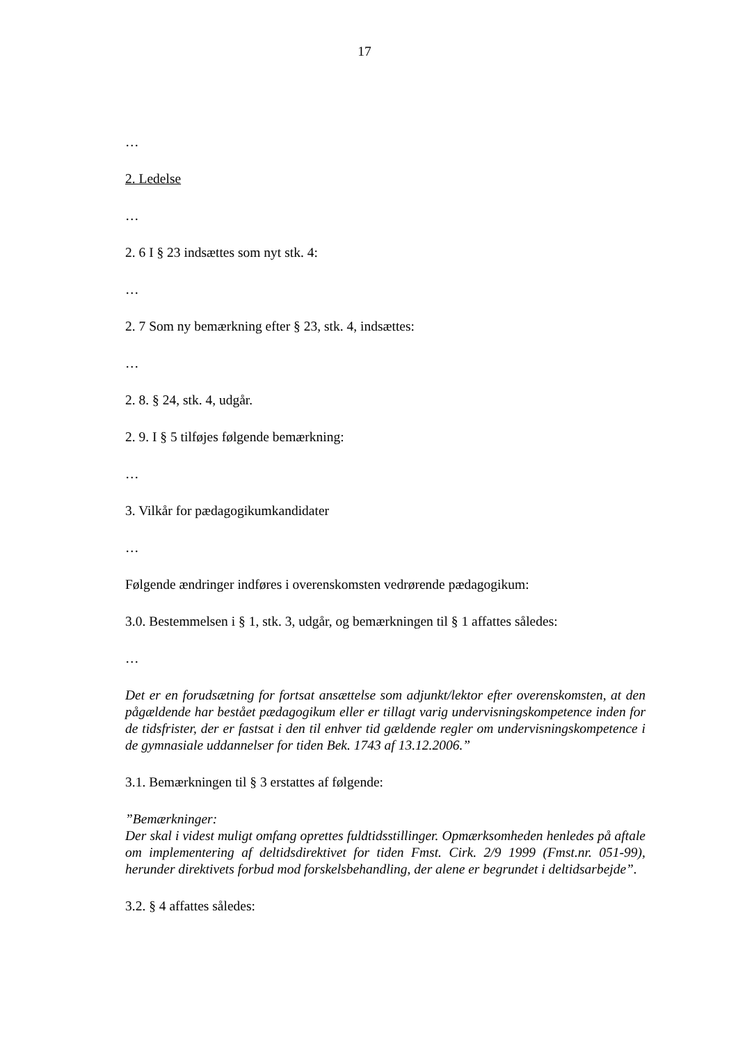17
…
2. Ledelse
…
2. 6 I § 23 indsættes som nyt stk. 4:
…
2. 7 Som ny bemærkning efter § 23, stk. 4, indsættes:
…
2. 8. § 24, stk. 4, udgår.
2. 9. I § 5 tilføjes følgende bemærkning:
…
3. Vilkår for pædagogikumkandidater
…
Følgende ændringer indføres i overenskomsten vedrørende pædagogikum:
3.0. Bestemmelsen i § 1, stk. 3, udgår, og bemærkningen til § 1 affattes således:
…
Det er en forudsætning for fortsat ansættelse som adjunkt/lektor efter overenskomsten, at den pågældende har bestået pædagogikum eller er tillagt varig undervisningskompetence inden for de tidsfrister, der er fastsat i den til enhver tid gældende regler om undervisningskompetence i de gymnasiale uddannelser for tiden Bek. 1743 af 13.12.2006.”
3.1. Bemærkningen til § 3 erstattes af følgende:
”Bemærkninger:
Der skal i videst muligt omfang oprettes fuldtidsstillinger. Opmærksomheden henledes på aftale om implementering af deltidsdirektivet for tiden Fmst. Cirk. 2/9 1999 (Fmst.nr. 051-99), herunder direktivets forbud mod forskelsbehandling, der alene er begrundet i deltidsarbejde”.
3.2. § 4 affattes således: